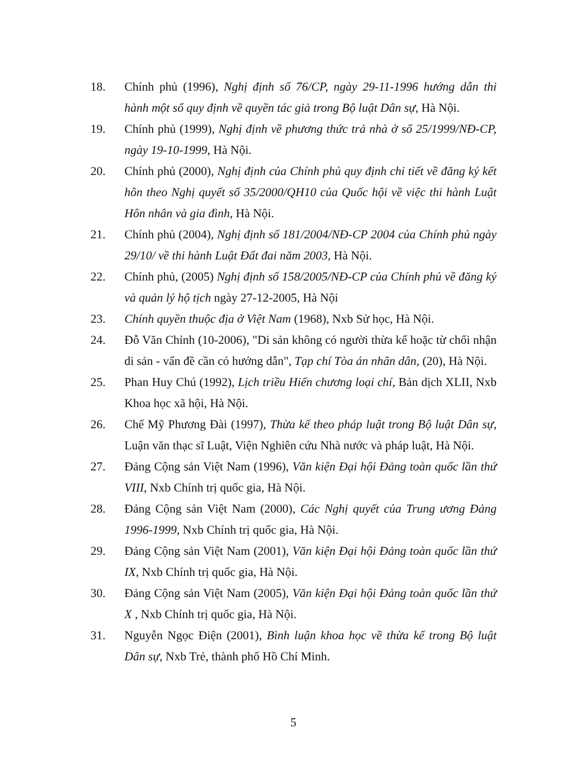18. Chính phủ (1996), Nghị định số 76/CP, ngày 29-11-1996 hướng dẫn thi hành một số quy định về quyền tác giả trong Bộ luật Dân sự, Hà Nội.
19. Chính phủ (1999), Nghị định về phương thức trả nhà ở số 25/1999/NĐ-CP, ngày 19-10-1999, Hà Nội.
20. Chính phủ (2000), Nghị định của Chính phủ quy định chi tiết về đăng ký kết hôn theo Nghị quyết số 35/2000/QH10 của Quốc hội về việc thi hành Luật Hôn nhân và gia đình, Hà Nội.
21. Chính phủ (2004), Nghị định số 181/2004/NĐ-CP 2004 của Chính phủ ngày 29/10/ về thi hành Luật Đất đai năm 2003, Hà Nội.
22. Chính phủ, (2005) Nghị định số 158/2005/NĐ-CP của Chính phủ về đăng ký và quản lý hộ tịch ngày 27-12-2005, Hà Nội
23. Chính quyền thuộc địa ở Việt Nam (1968), Nxb Sử học, Hà Nội.
24. Đỗ Văn Chỉnh (10-2006), "Di sản không có người thừa kế hoặc từ chối nhận di sản - vấn đề cần có hướng dẫn", Tạp chí Tòa án nhân dân, (20), Hà Nội.
25. Phan Huy Chú (1992), Lịch triều Hiến chương loại chí, Bản dịch XLII, Nxb Khoa học xã hội, Hà Nội.
26. Chế Mỹ Phương Đài (1997), Thừa kế theo pháp luật trong Bộ luật Dân sự, Luận văn thạc sĩ Luật, Viện Nghiên cứu Nhà nước và pháp luật, Hà Nội.
27. Đảng Cộng sản Việt Nam (1996), Văn kiện Đại hội Đảng toàn quốc lần thứ VIII, Nxb Chính trị quốc gia, Hà Nội.
28. Đảng Cộng sản Việt Nam (2000), Các Nghị quyết của Trung ương Đảng 1996-1999, Nxb Chính trị quốc gia, Hà Nội.
29. Đảng Cộng sản Việt Nam (2001), Văn kiện Đại hội Đảng toàn quốc lần thứ IX, Nxb Chính trị quốc gia, Hà Nội.
30. Đảng Cộng sản Việt Nam (2005), Văn kiện Đại hội Đảng toàn quốc lần thứ X , Nxb Chính trị quốc gia, Hà Nội.
31. Nguyễn Ngọc Điện (2001), Bình luận khoa học về thừa kế trong Bộ luật Dân sự, Nxb Trẻ, thành phố Hồ Chí Minh.
5